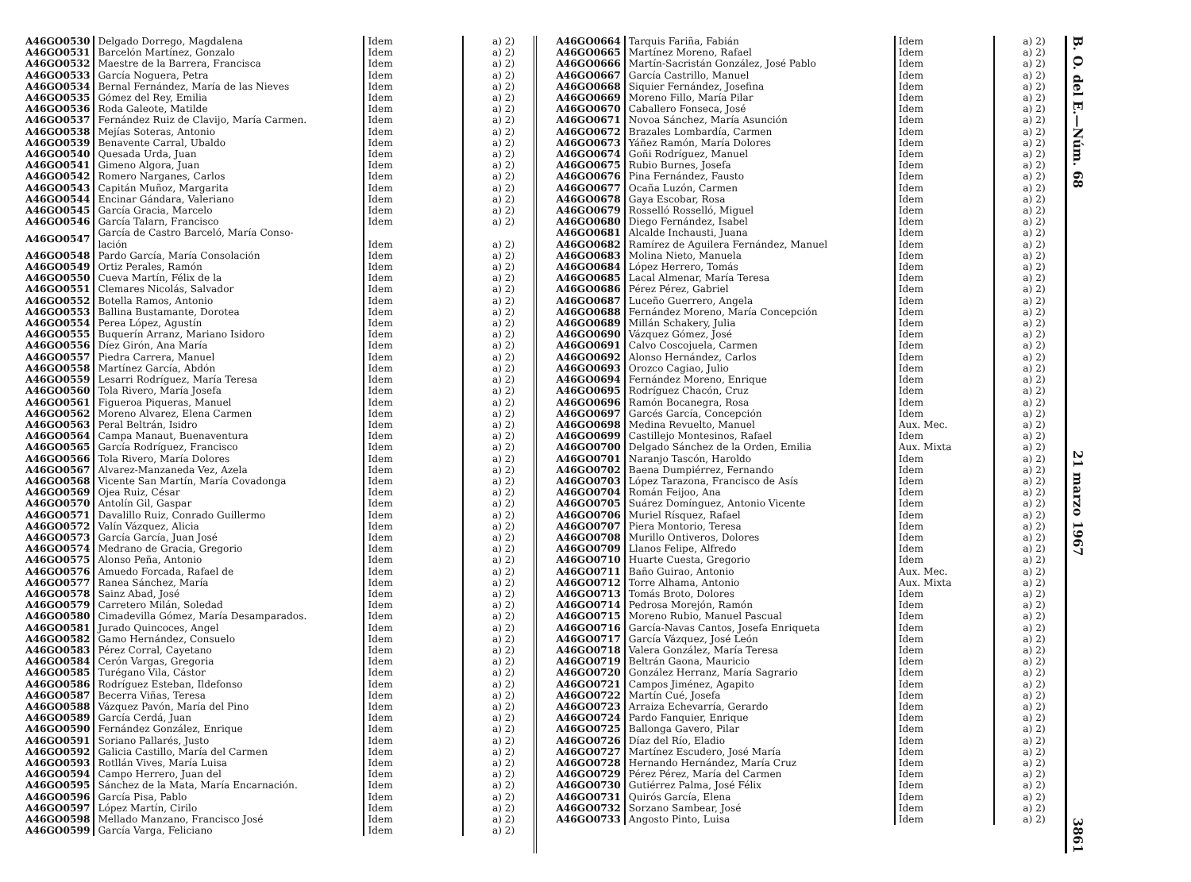| A46GO0530 | Delgado Dorrego, Magdalena | Idem | a) 2) |
| A46GO0531 | Barcelón Martínez, Gonzalo | Idem | a) 2) |
| A46GO0532 | Maestre de la Barrera, Francisca | Idem | a) 2) |
| A46GO0533 | García Noguera, Petra | Idem | a) 2) |
| A46GO0534 | Bernal Fernández, María de las Nieves | Idem | a) 2) |
| A46GO0535 | Gómez del Rey, Emilia | Idem | a) 2) |
| A46GO0536 | Roda Galeote, Matilde | Idem | a) 2) |
| A46GO0537 | Fernández Ruiz de Clavijo, María Carmen. | Idem | a) 2) |
| A46GO0538 | Mejías Soteras, Antonio | Idem | a) 2) |
| A46GO0539 | Benavente Carral, Ubaldo | Idem | a) 2) |
| A46GO0540 | Quesada Urda, Juan | Idem | a) 2) |
| A46GO0541 | Gimeno Algora, Juan | Idem | a) 2) |
| A46GO0542 | Romero Narganes, Carlos | Idem | a) 2) |
| A46GO0543 | Capitán Muñoz, Margarita | Idem | a) 2) |
| A46GO0544 | Encinar Gándara, Valeriano | Idem | a) 2) |
| A46GO0545 | García Gracia, Marcelo | Idem | a) 2) |
| A46GO0546 | García Talarn, Francisco | Idem | a) 2) |
| A46GO0547 | García de Castro Barceló, María Conso- lación | Idem | a) 2) |
| A46GO0548 | Pardo García, María Consolación | Idem | a) 2) |
| A46GO0549 | Ortiz Perales, Ramón | Idem | a) 2) |
| A46GO0550 | Cueva Martín, Félix de la | Idem | a) 2) |
| A46GO0551 | Clemares Nicolás, Salvador | Idem | a) 2) |
| A46GO0552 | Botella Ramos, Antonio | Idem | a) 2) |
| A46GO0553 | Ballina Bustamante, Dorotea | Idem | a) 2) |
| A46GO0554 | Perea López, Agustín | Idem | a) 2) |
| A46GO0555 | Buquerín Arranz, Mariano Isidoro | Idem | a) 2) |
| A46GO0556 | Díez Girón, Ana María | Idem | a) 2) |
| A46GO0557 | Piedra Carrera, Manuel | Idem | a) 2) |
| A46GO0558 | Martínez García, Abdón | Idem | a) 2) |
| A46GO0559 | Lesarri Rodríguez, María Teresa | Idem | a) 2) |
| A46GO0560 | Tola Rivero, María Josefa | Idem | a) 2) |
| A46GO0561 | Figueroa Piqueras, Manuel | Idem | a) 2) |
| A46GO0562 | Moreno Alvarez, Elena Carmen | Idem | a) 2) |
| A46GO0563 | Peral Beltrán, Isidro | Idem | a) 2) |
| A46GO0564 | Campa Manaut, Buenaventura | Idem | a) 2) |
| A46GO0565 | García Rodríguez, Francisco | Idem | a) 2) |
| A46GO0566 | Tola Rivero, María Dolores | Idem | a) 2) |
| A46GO0567 | Alvarez-Manzaneda Vez, Azela | Idem | a) 2) |
| A46GO0568 | Vicente San Martín, María Covadonga | Idem | a) 2) |
| A46GO0569 | Ojea Ruiz, César | Idem | a) 2) |
| A46GO0570 | Antolín Gil, Gaspar | Idem | a) 2) |
| A46GO0571 | Davalillo Ruiz, Conrado Guillermo | Idem | a) 2) |
| A46GO0572 | Valín Vázquez, Alicia | Idem | a) 2) |
| A46GO0573 | García García, Juan José | Idem | a) 2) |
| A46GO0574 | Medrano de Gracia, Gregorio | Idem | a) 2) |
| A46GO0575 | Alonso Peña, Antonio | Idem | a) 2) |
| A46GO0576 | Amuedo Forcada, Rafael de | Idem | a) 2) |
| A46GO0577 | Ranea Sánchez, María | Idem | a) 2) |
| A46GO0578 | Sainz Abad, José | Idem | a) 2) |
| A46GO0579 | Carretero Milán, Soledad | Idem | a) 2) |
| A46GO0580 | Cimadevilla Gómez, María Desamparados. | Idem | a) 2) |
| A46GO0581 | Jurado Quincoces, Angel | Idem | a) 2) |
| A46GO0582 | Gamo Hernández, Consuelo | Idem | a) 2) |
| A46GO0583 | Pérez Corral, Cayetano | Idem | a) 2) |
| A46GO0584 | Cerón Vargas, Gregoria | Idem | a) 2) |
| A46GO0585 | Turégano Vila, Cástor | Idem | a) 2) |
| A46GO0586 | Rodríguez Esteban, Ildefonso | Idem | a) 2) |
| A46GO0587 | Becerra Viñas, Teresa | Idem | a) 2) |
| A46GO0588 | Vázquez Pavón, María del Pino | Idem | a) 2) |
| A46GO0589 | García Cerdá, Juan | Idem | a) 2) |
| A46GO0590 | Fernández González, Enrique | Idem | a) 2) |
| A46GO0591 | Soriano Pallarés, Justo | Idem | a) 2) |
| A46GO0592 | Galicia Castillo, María del Carmen | Idem | a) 2) |
| A46GO0593 | Rotllán Vives, María Luisa | Idem | a) 2) |
| A46GO0594 | Campo Herrero, Juan del | Idem | a) 2) |
| A46GO0595 | Sánchez de la Mata, María Encarnación. | Idem | a) 2) |
| A46GO0596 | García Pisa, Pablo | Idem | a) 2) |
| A46GO0597 | López Martín, Cirilo | Idem | a) 2) |
| A46GO0598 | Mellado Manzano, Francisco José | Idem | a) 2) |
| A46GO0599 | García Varga, Feliciano | Idem | a) 2) |
| A46GO0664 | Tarquis Fariña, Fabián | Idem | a) 2) |
| A46GO0665 | Martínez Moreno, Rafael | Idem | a) 2) |
| A46GO0666 | Martín-Sacristán González, José Pablo | Idem | a) 2) |
| A46GO0667 | García Castrillo, Manuel | Idem | a) 2) |
| A46GO0668 | Siquier Fernández, Josefina | Idem | a) 2) |
| A46GO0669 | Moreno Fillo, María Pilar | Idem | a) 2) |
| A46GO0670 | Caballero Fonseca, José | Idem | a) 2) |
| A46GO0671 | Novoa Sánchez, María Asunción | Idem | a) 2) |
| A46GO0672 | Brazales Lombardía, Carmen | Idem | a) 2) |
| A46GO0673 | Yáñez Ramón, María Dolores | Idem | a) 2) |
| A46GO0674 | Goñi Rodríguez, Manuel | Idem | a) 2) |
| A46GO0675 | Rubio Burnes, Josefa | Idem | a) 2) |
| A46GO0676 | Pina Fernández, Fausto | Idem | a) 2) |
| A46GO0677 | Ocaña Luzón, Carmen | Idem | a) 2) |
| A46GO0678 | Gaya Escobar, Rosa | Idem | a) 2) |
| A46GO0679 | Rosselló Rosselló, Miguel | Idem | a) 2) |
| A46GO0680 | Diego Fernández, Isabel | Idem | a) 2) |
| A46GO0681 | Alcalde Inchausti, Juana | Idem | a) 2) |
| A46GO0682 | Ramírez de Aguilera Fernández, Manuel | Idem | a) 2) |
| A46GO0683 | Molina Nieto, Manuela | Idem | a) 2) |
| A46GO0684 | López Herrero, Tomás | Idem | a) 2) |
| A46GO0685 | Lacal Almenar, María Teresa | Idem | a) 2) |
| A46GO0686 | Pérez Pérez, Gabriel | Idem | a) 2) |
| A46GO0687 | Luceño Guerrero, Angela | Idem | a) 2) |
| A46GO0688 | Fernández Moreno, María Concepción | Idem | a) 2) |
| A46GO0689 | Millán Schakery, Julia | Idem | a) 2) |
| A46GO0690 | Vázquez Gómez, José | Idem | a) 2) |
| A46GO0691 | Calvo Coscojuela, Carmen | Idem | a) 2) |
| A46GO0692 | Alonso Hernández, Carlos | Idem | a) 2) |
| A46GO0693 | Orozco Cagiao, Julio | Idem | a) 2) |
| A46GO0694 | Fernández Moreno, Enrique | Idem | a) 2) |
| A46GO0695 | Rodríguez Chacón, Cruz | Idem | a) 2) |
| A46GO0696 | Ramón Bocanegra, Rosa | Idem | a) 2) |
| A46GO0697 | Garcés García, Concepción | Idem | a) 2) |
| A46GO0698 | Medina Revuelto, Manuel | Aux. Mec. | a) 2) |
| A46GO0699 | Castillejo Montesinos, Rafael | Idem | a) 2) |
| A46GO0700 | Delgado Sánchez de la Orden, Emilia | Aux. Mixta | a) 2) |
| A46GO0701 | Naranjo Tascón, Haroldo | Idem | a) 2) |
| A46GO0702 | Baena Dumpiérrez, Fernando | Idem | a) 2) |
| A46GO0703 | López Tarazona, Francisco de Asís | Idem | a) 2) |
| A46GO0704 | Román Feijoo, Ana | Idem | a) 2) |
| A46GO0705 | Suárez Domínguez, Antonio Vicente | Idem | a) 2) |
| A46GO0706 | Muriel Rísquez, Rafael | Idem | a) 2) |
| A46GO0707 | Piera Montorio, Teresa | Idem | a) 2) |
| A46GO0708 | Murillo Ontiveros, Dolores | Idem | a) 2) |
| A46GO0709 | Llanos Felipe, Alfredo | Idem | a) 2) |
| A46GO0710 | Huarte Cuesta, Gregorio | Idem | a) 2) |
| A46GO0711 | Baño Guirao, Antonio | Aux. Mec. | a) 2) |
| A46GO0712 | Torre Alhama, Antonio | Aux. Mixta | a) 2) |
| A46GO0713 | Tomás Broto, Dolores | Idem | a) 2) |
| A46GO0714 | Pedrosa Morejón, Ramón | Idem | a) 2) |
| A46GO0715 | Moreno Rubio, Manuel Pascual | Idem | a) 2) |
| A46GO0716 | García-Navas Cantos, Josefa Enriqueta | Idem | a) 2) |
| A46GO0717 | García Vázquez, José León | Idem | a) 2) |
| A46GO0718 | Valera González, María Teresa | Idem | a) 2) |
| A46GO0719 | Beltrán Gaona, Mauricio | Idem | a) 2) |
| A46GO0720 | González Herranz, María Sagrario | Idem | a) 2) |
| A46GO0721 | Campos Jiménez, Agapito | Idem | a) 2) |
| A46GO0722 | Martín Cué, Josefa | Idem | a) 2) |
| A46GO0723 | Arraiza Echevarría, Gerardo | Idem | a) 2) |
| A46GO0724 | Pardo Fanquier, Enrique | Idem | a) 2) |
| A46GO0725 | Ballonga Gavero, Pilar | Idem | a) 2) |
| A46GO0726 | Díaz del Río, Eladio | Idem | a) 2) |
| A46GO0727 | Martínez Escudero, José María | Idem | a) 2) |
| A46GO0728 | Hernando Hernández, María Cruz | Idem | a) 2) |
| A46GO0729 | Pérez Pérez, María del Carmen | Idem | a) 2) |
| A46GO0730 | Gutiérrez Palma, José Félix | Idem | a) 2) |
| A46GO0731 | Quirós García, Elena | Idem | a) 2) |
| A46GO0732 | Sorzano Sambear, José | Idem | a) 2) |
| A46GO0733 | Angosto Pinto, Luisa | Idem | a) 2) |
B. O. del E.—Núm. 68 21 marzo 1967 3861